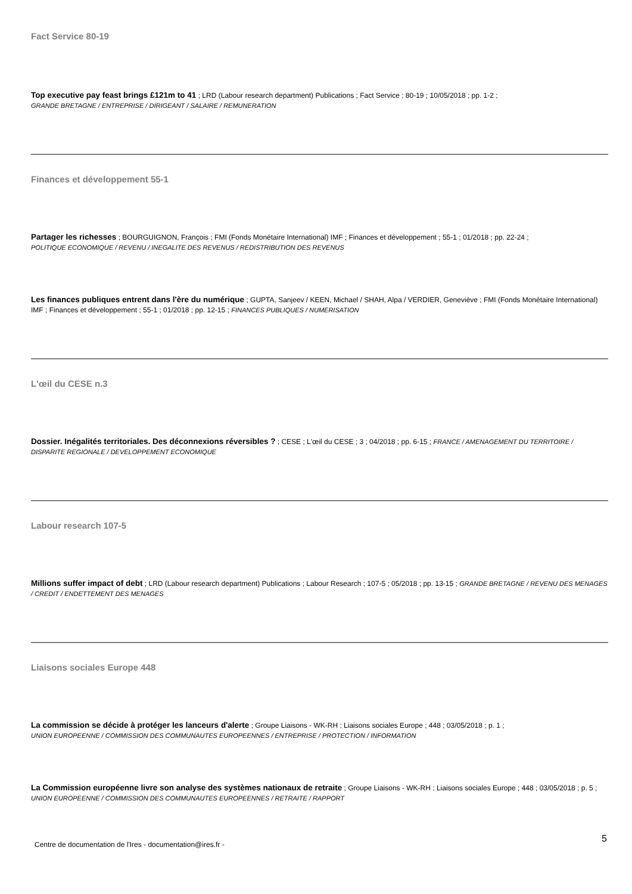Fact Service 80-19
Top executive pay feast brings £121m to 41 ; LRD (Labour research department) Publications ; Fact Service ; 80-19 ; 10/05/2018 ; pp. 1-2 ;
GRANDE BRETAGNE / ENTREPRISE / DIRIGEANT / SALAIRE / REMUNERATION
Finances et développement 55-1
Partager les richesses ; BOURGUIGNON, François ; FMI (Fonds Monétaire International) IMF ; Finances et développement ; 55-1 ; 01/2018 ; pp. 22-24 ;
POLITIQUE ECONOMIQUE / REVENU / INEGALITE DES REVENUS / REDISTRIBUTION DES REVENUS
Les finances publiques entrent dans l'ère du numérique ; GUPTA, Sanjeev / KEEN, Michael / SHAH, Alpa / VERDIER, Geneviève ; FMI (Fonds Monétaire International) IMF ; Finances et développement ; 55-1 ; 01/2018 ; pp. 12-15 ; FINANCES PUBLIQUES / NUMERISATION
L'œil du CESE n.3
Dossier. Inégalités territoriales. Des déconnexions réversibles ? ; CESE ; L'œil du CESE ; 3 ; 04/2018 ; pp. 6-15 ; FRANCE / AMENAGEMENT DU TERRITOIRE / DISPARITE REGIONALE / DEVELOPPEMENT ECONOMIQUE
Labour research 107-5
Millions suffer impact of debt ; LRD (Labour research department) Publications ; Labour Research ; 107-5 ; 05/2018 ; pp. 13-15 ; GRANDE BRETAGNE / REVENU DES MENAGES / CREDIT / ENDETTEMENT DES MENAGES
Liaisons sociales Europe 448
La commission se décide à protéger les lanceurs d'alerte ; Groupe Liaisons - WK-RH ; Liaisons sociales Europe ; 448 ; 03/05/2018 ; p. 1 ;
UNION EUROPEENNE / COMMISSION DES COMMUNAUTES EUROPEENNES / ENTREPRISE / PROTECTION / INFORMATION
La Commission européenne livre son analyse des systèmes nationaux de retraite ; Groupe Liaisons - WK-RH ; Liaisons sociales Europe ; 448 ; 03/05/2018 ; p. 5 ; UNION EUROPEENNE / COMMISSION DES COMMUNAUTES EUROPEENNES / RETRAITE / RAPPORT
Centre de documentation de l'Ires - documentation@ires.fr -
5